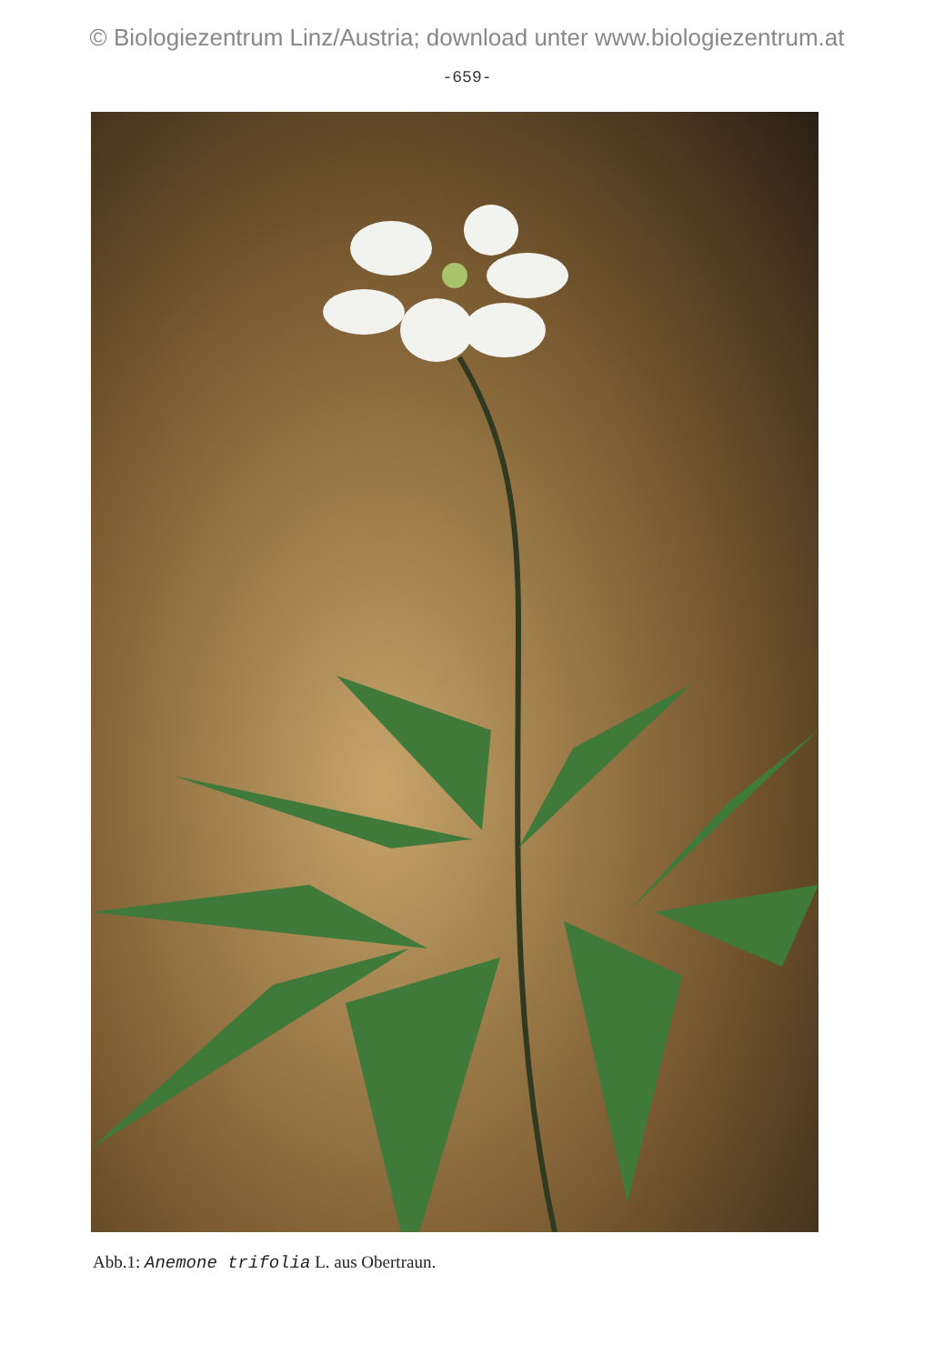© Biologiezentrum Linz/Austria; download unter www.biologiezentrum.at
-659-
Abb.1: Anemone trifolia L. aus Obertraun.